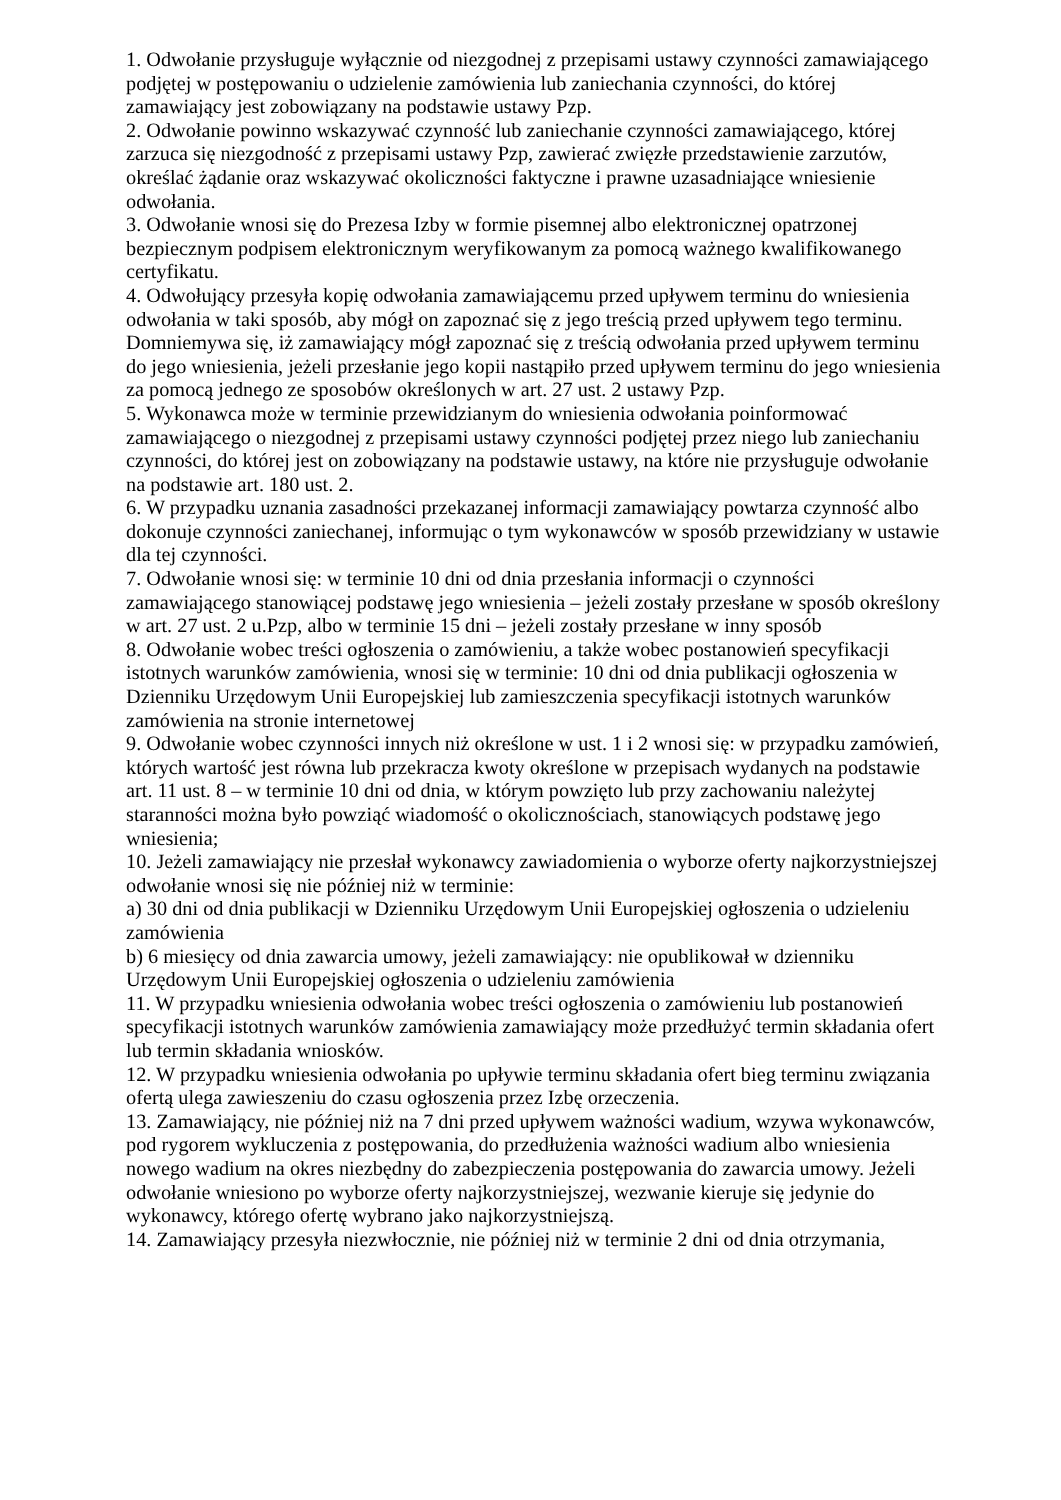1. Odwołanie przysługuje wyłącznie od niezgodnej z przepisami ustawy czynności zamawiającego podjętej w postępowaniu o udzielenie zamówienia lub zaniechania czynności, do której zamawiający jest zobowiązany na podstawie ustawy Pzp.
2. Odwołanie powinno wskazywać czynność lub zaniechanie czynności zamawiającego, której zarzuca się niezgodność z przepisami ustawy Pzp, zawierać zwięzłe przedstawienie zarzutów, określać żądanie oraz wskazywać okoliczności faktyczne i prawne uzasadniające wniesienie odwołania.
3. Odwołanie wnosi się do Prezesa Izby w formie pisemnej albo elektronicznej opatrzonej bezpiecznym podpisem elektronicznym weryfikowanym za pomocą ważnego kwalifikowanego certyfikatu.
4. Odwołujący przesyła kopię odwołania zamawiającemu przed upływem terminu do wniesienia odwołania w taki sposób, aby mógł on zapoznać się z jego treścią przed upływem tego terminu. Domniemywa się, iż zamawiający mógł zapoznać się z treścią odwołania przed upływem terminu do jego wniesienia, jeżeli przesłanie jego kopii nastąpiło przed upływem terminu do jego wniesienia za pomocą jednego ze sposobów określonych w art. 27 ust. 2 ustawy Pzp.
5. Wykonawca może w terminie przewidzianym do wniesienia odwołania poinformować zamawiającego o niezgodnej z przepisami ustawy czynności podjętej przez niego lub zaniechaniu czynności, do której jest on zobowiązany na podstawie ustawy, na które nie przysługuje odwołanie na podstawie art. 180 ust. 2.
6. W przypadku uznania zasadności przekazanej informacji zamawiający powtarza czynność albo dokonuje czynności zaniechanej, informując o tym wykonawców w sposób przewidziany w ustawie dla tej czynności.
7. Odwołanie wnosi się: w terminie 10 dni od dnia przesłania informacji o czynności zamawiającego stanowiącej podstawę jego wniesienia – jeżeli zostały przesłane w sposób określony w art. 27 ust. 2 u.Pzp, albo w terminie 15 dni – jeżeli zostały przesłane w inny sposób
8. Odwołanie wobec treści ogłoszenia o zamówieniu, a także wobec postanowień specyfikacji istotnych warunków zamówienia, wnosi się w terminie: 10 dni od dnia publikacji ogłoszenia w Dzienniku Urzędowym Unii Europejskiej lub zamieszczenia specyfikacji istotnych warunków zamówienia na stronie internetowej
9. Odwołanie wobec czynności innych niż określone w ust. 1 i 2 wnosi się: w przypadku zamówień, których wartość jest równa lub przekracza kwoty określone w przepisach wydanych na podstawie art. 11 ust. 8 – w terminie 10 dni od dnia, w którym powzięto lub przy zachowaniu należytej staranności można było powziąć wiadomość o okolicznościach, stanowiących podstawę jego wniesienia;
10. Jeżeli zamawiający nie przesłał wykonawcy zawiadomienia o wyborze oferty najkorzystniejszej odwołanie wnosi się nie później niż w terminie:
a) 30 dni od dnia publikacji w Dzienniku Urzędowym Unii Europejskiej ogłoszenia o udzieleniu zamówienia
b) 6 miesięcy od dnia zawarcia umowy, jeżeli zamawiający: nie opublikował w dzienniku Urzędowym Unii Europejskiej ogłoszenia o udzieleniu zamówienia
11. W przypadku wniesienia odwołania wobec treści ogłoszenia o zamówieniu lub postanowień specyfikacji istotnych warunków zamówienia zamawiający może przedłużyć termin składania ofert lub termin składania wniosków.
12. W przypadku wniesienia odwołania po upływie terminu składania ofert bieg terminu związania ofertą ulega zawieszeniu do czasu ogłoszenia przez Izbę orzeczenia.
13. Zamawiający, nie później niż na 7 dni przed upływem ważności wadium, wzywa wykonawców, pod rygorem wykluczenia z postępowania, do przedłużenia ważności wadium albo wniesienia nowego wadium na okres niezbędny do zabezpieczenia postępowania do zawarcia umowy. Jeżeli odwołanie wniesiono po wyborze oferty najkorzystniejszej, wezwanie kieruje się jedynie do wykonawcy, którego ofertę wybrano jako najkorzystniejszą.
14. Zamawiający przesyła niezwłocznie, nie później niż w terminie 2 dni od dnia otrzymania,